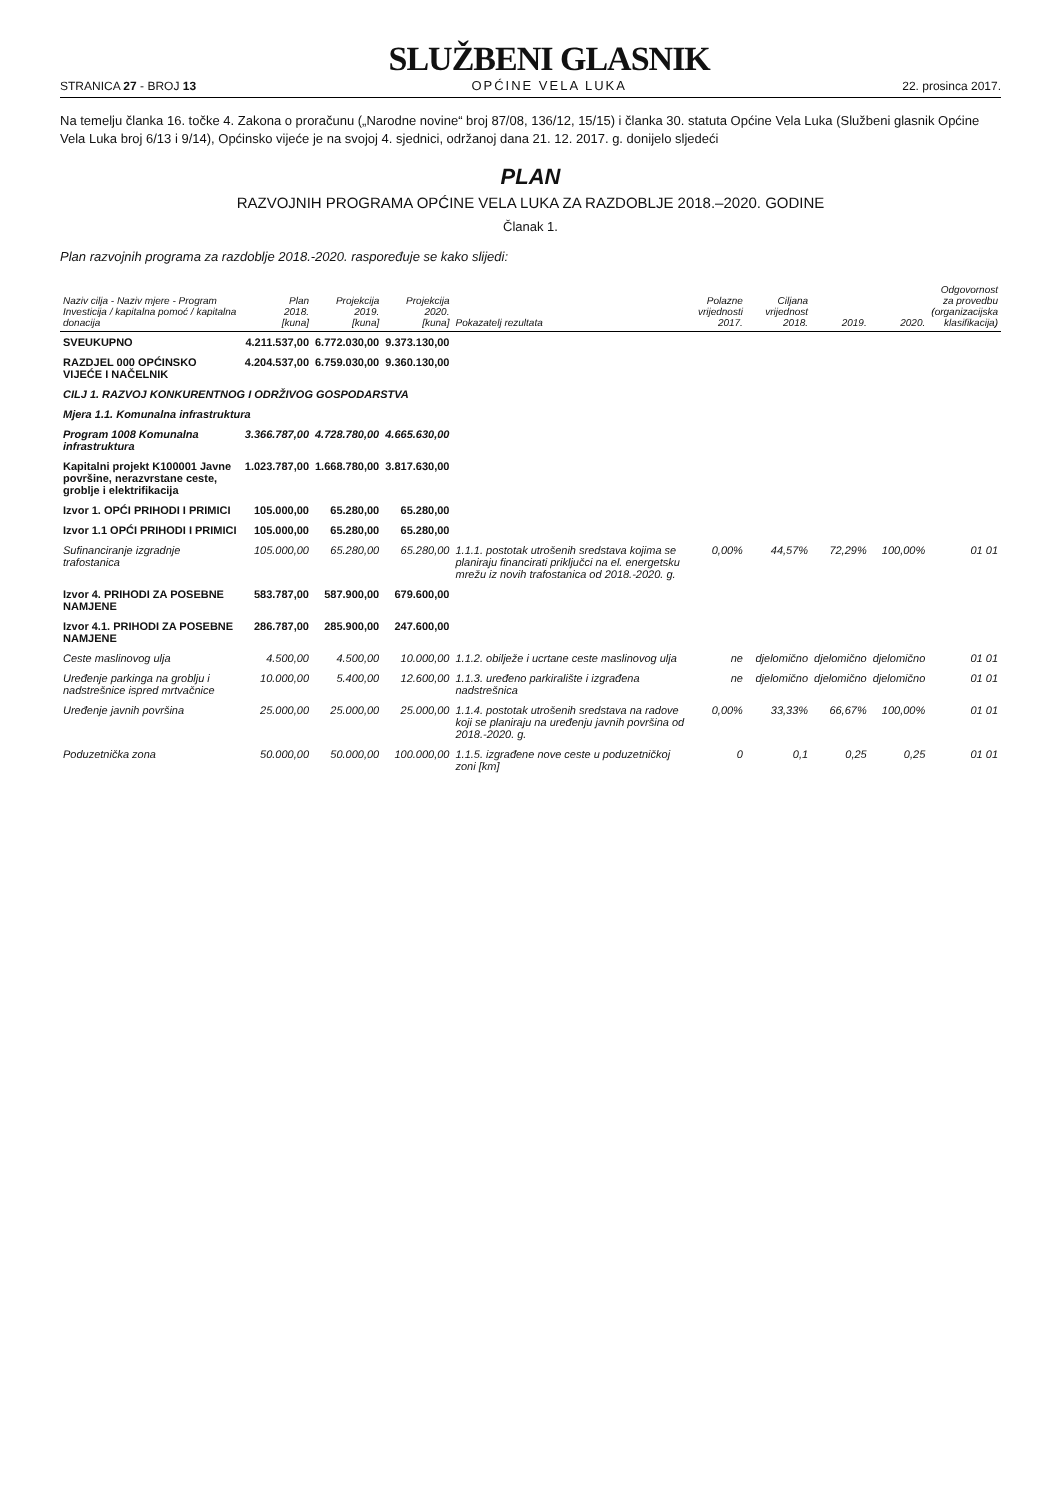STRANICA 27 - BROJ 13
SLUŽBENI GLASNIK
OPĆINE VELA LUKA
22. prosinca 2017.
Na temelju članka 16. točke 4. Zakona o proračunu („Narodne novine“ broj 87/08, 136/12, 15/15) i članka 30. statuta Općine Vela Luka (Službeni glasnik Općine Vela Luka broj 6/13 i 9/14), Općinsko vijeće je na svojoj 4. sjednici, održanoj dana 21. 12. 2017. g. donijelo sljedeći
PLAN
RAZVOJNIH PROGRAMA OPĆINE VELA LUKA ZA RAZDOBLJE 2018.–2020. GODINE
Članak 1.
Plan razvojnih programa za razdoblje 2018.-2020. raspoređuje se kako slijedi:
| Naziv cilja - Naziv mjere - Program Investicija / kapitalna pomoć / kapitalna donacija | Plan 2018. [kuna] | Projekcija 2019. [kuna] | Projekcija 2020. [kuna] | Pokazatelj rezultata | Polazne vrijednosti 2017. | Ciljana vrijednost 2018. | 2019. | 2020. | Odgovornost za provedbu (organizacijska klasifikacija) |
| --- | --- | --- | --- | --- | --- | --- | --- | --- | --- |
| SVEUKUPNO | 4.211.537,00 | 6.772.030,00 | 9.373.130,00 | | | | | | |
| RAZDJEL 000 OPĆINSKO VIJEĆE I NAČELNIK | 4.204.537,00 | 6.759.030,00 | 9.360.130,00 | | | | | | |
| CILJ 1. RAZVOJ KONKURENTNOG I ODRŽIVOG GOSPODARSTVA | | | | | | | | | |
| Mjera 1.1. Komunalna infrastruktura | | | | | | | | | |
| Program 1008 Komunalna infrastruktura | 3.366.787,00 | 4.728.780,00 | 4.665.630,00 | | | | | | |
| Kapitalni projekt K100001 Javne površine, nerazvrstane ceste, groblje i elektrifikacija | 1.023.787,00 | 1.668.780,00 | 3.817.630,00 | | | | | | |
| Izvor 1. OPĆI PRIHODI I PRIMICI | 105.000,00 | 65.280,00 | 65.280,00 | | | | | | |
| Izvor 1.1 OPĆI PRIHODI I PRIMICI | 105.000,00 | 65.280,00 | 65.280,00 | | | | | | |
| Sufinanciranje izgradnje trafostanica | 105.000,00 | 65.280,00 | 65.280,00 | 1.1.1. postotak utrošenih sredstava kojima se planiraju financirati priključci na el. energetsku mrežu iz novih trafostanica od 2018.-2020. g. | 0,00% | 44,57% | 72,29% | 100,00% | 01 01 |
| Izvor 4. PRIHODI ZA POSEBNE NAMJENE | 583.787,00 | 587.900,00 | 679.600,00 | | | | | | |
| Izvor 4.1. PRIHODI ZA POSEBNE NAMJENE | 286.787,00 | 285.900,00 | 247.600,00 | | | | | | |
| Ceste maslinovog ulja | 4.500,00 | 4.500,00 | 10.000,00 | 1.1.2. obilježe i ucrtane ceste maslinovog ulja | ne | djelomično | djelomično | djelomično | 01 01 |
| Uređenje parkinga na groblju i nadstrešnice ispred mrtvačnice | 10.000,00 | 5.400,00 | 12.600,00 | 1.1.3. uređeno parkiralište i izgrađena nadstrešnica | ne | djelomično | djelomično | djelomično | 01 01 |
| Uređenje javnih površina | 25.000,00 | 25.000,00 | 25.000,00 | 1.1.4. postotak utrošenih sredstava na radove koji se planiraju na uređenju javnih površina od 2018.-2020. g. | 0,00% | 33,33% | 66,67% | 100,00% | 01 01 |
| Poduzetnička zona | 50.000,00 | 50.000,00 | 100.000,00 | 1.1.5. izgrađene nove ceste u poduzetničkoj zoni [km] | 0 | 0,1 | 0,25 | 0,25 | 01 01 |